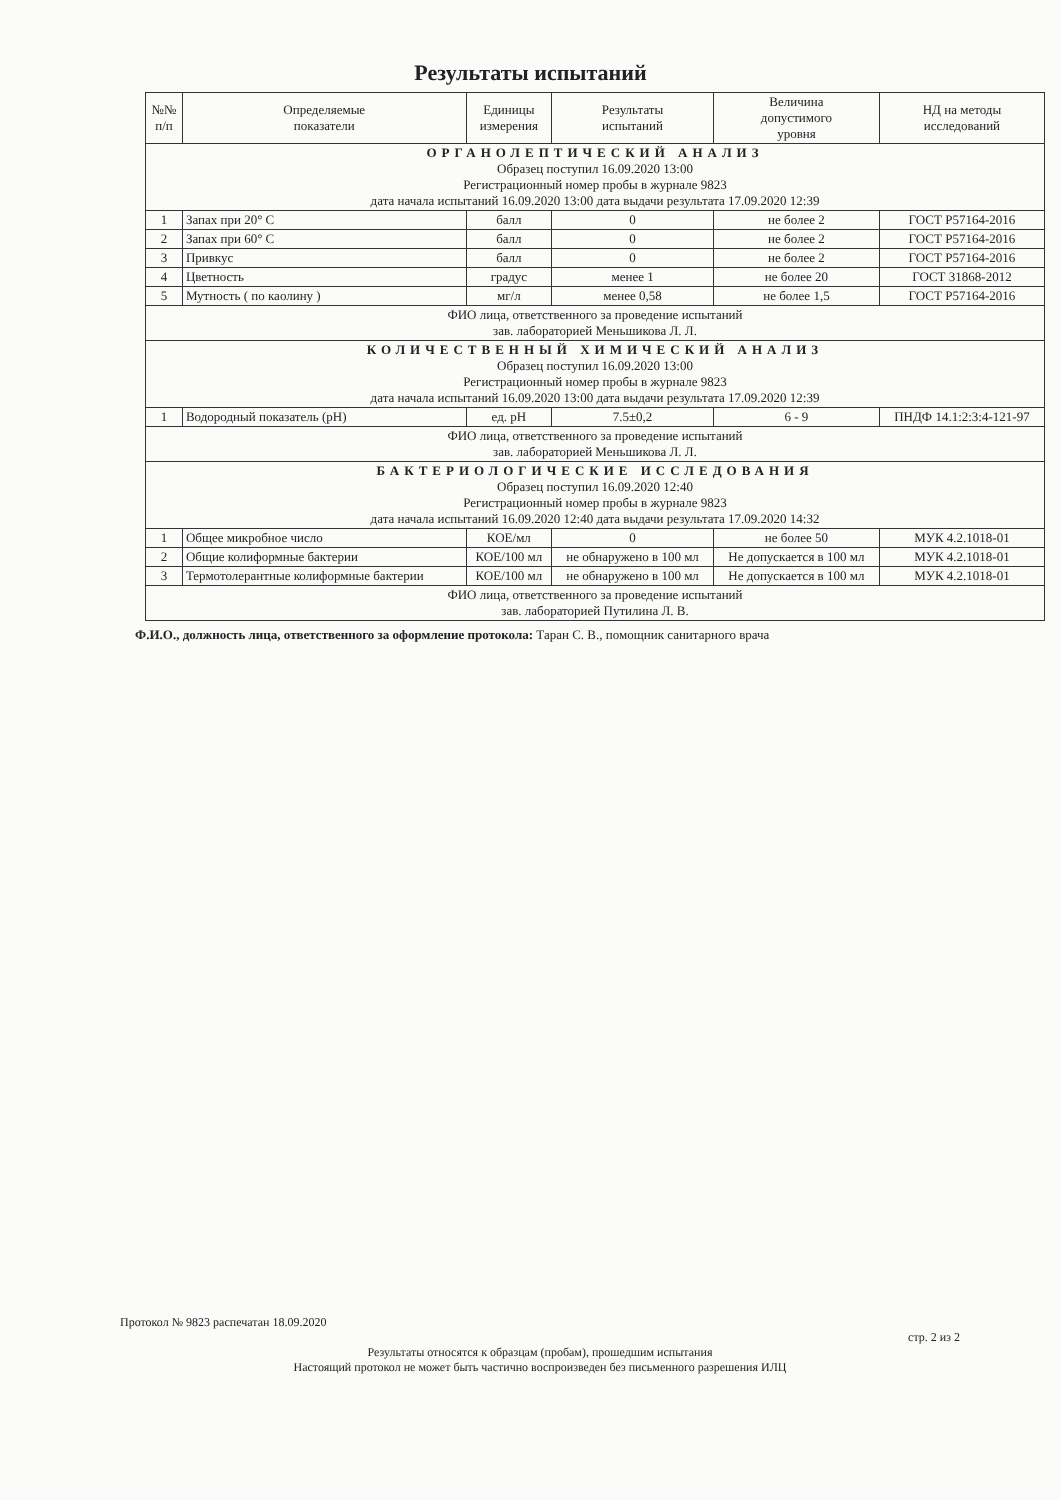Результаты испытаний
| №№ п/п | Определяемые показатели | Единицы измерения | Результаты испытаний | Величина допустимого уровня | НД на методы исследований |
| --- | --- | --- | --- | --- | --- |
| ОРГАНОЛЕПТИЧЕСКИЙ АНАЛИЗ Образец поступил 16.09.2020 13:00 Регистрационный номер пробы в журнале 9823 дата начала испытаний 16.09.2020 13:00 дата выдачи результата 17.09.2020 12:39 | | | | | |
| 1 | Запах при 20° С | балл | 0 | не более 2 | ГОСТ Р57164-2016 |
| 2 | Запах при 60° С | балл | 0 | не более 2 | ГОСТ Р57164-2016 |
| 3 | Привкус | балл | 0 | не более 2 | ГОСТ Р57164-2016 |
| 4 | Цветность | градус | менее 1 | не более 20 | ГОСТ 31868-2012 |
| 5 | Мутность ( по каолину ) | мг/л | менее 0,58 | не более 1,5 | ГОСТ Р57164-2016 |
| ФИО лица, ответственного за проведение испытаний зав. лабораторией Меньшикова Л. Л. | | | | | |
| КОЛИЧЕСТВЕННЫЙ ХИМИЧЕСКИЙ АНАЛИЗ Образец поступил 16.09.2020 13:00 Регистрационный номер пробы в журнале 9823 дата начала испытаний 16.09.2020 13:00 дата выдачи результата 17.09.2020 12:39 | | | | | |
| 1 | Водородный показатель (pH) | ед. pH | 7.5±0,2 | 6 - 9 | ПНДФ 14.1:2:3:4-121-97 |
| ФИО лица, ответственного за проведение испытаний зав. лабораторией Меньшикова Л. Л. | | | | | |
| БАКТЕРИОЛОГИЧЕСКИЕ ИССЛЕДОВАНИЯ Образец поступил 16.09.2020 12:40 Регистрационный номер пробы в журнале 9823 дата начала испытаний 16.09.2020 12:40 дата выдачи результата 17.09.2020 14:32 | | | | | |
| 1 | Общее микробное число | КОЕ/мл | 0 | не более 50 | МУК 4.2.1018-01 |
| 2 | Общие колиформные бактерии | КОЕ/100 мл | не обнаружено в 100 мл | Не допускается в 100 мл | МУК 4.2.1018-01 |
| 3 | Термотолерантные колиформные бактерии | КОЕ/100 мл | не обнаружено в 100 мл | Не допускается в 100 мл | МУК 4.2.1018-01 |
| ФИО лица, ответственного за проведение испытаний зав. лабораторией Путилина Л. В. | | | | | |
Ф.И.О., должность лица, ответственного за оформление протокола: Таран С. В., помощник санитарного врача
Протокол № 9823 распечатан 18.09.2020
стр. 2 из 2
Результаты относятся к образцам (пробам), прошедшим испытания
Настоящий протокол не может быть частично воспроизведен без письменного разрешения ИЛЦ